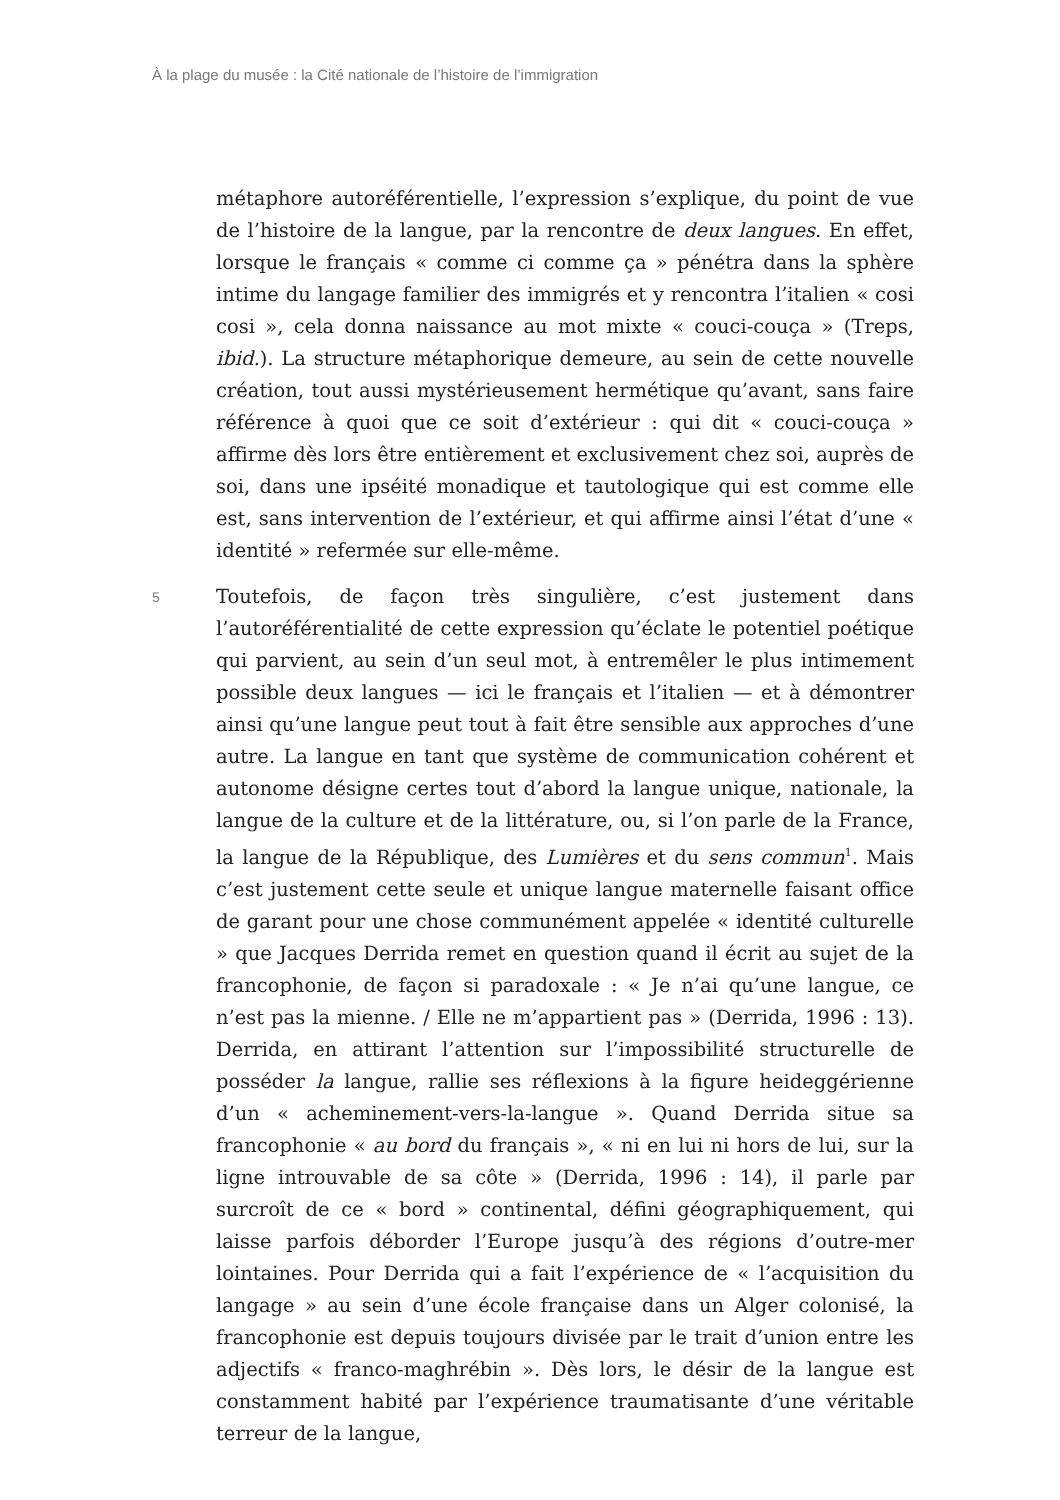À la plage du musée : la Cité nationale de l’histoire de l’immigration
métaphore autoréférentielle, l’expression s’explique, du point de vue de l’histoire de la langue, par la rencontre de deux langues. En effet, lorsque le français « comme ci comme ça » pénétra dans la sphère intime du langage familier des immigrés et y rencontra l’italien « cosi cosi », cela donna naissance au mot mixte « couci-couça » (Treps, ibid.). La structure métaphorique demeure, au sein de cette nouvelle création, tout aussi mystérieusement hermétique qu’avant, sans faire référence à quoi que ce soit d’extérieur : qui dit « couci-couça » affirme dès lors être entièrement et exclusivement chez soi, auprès de soi, dans une ipséité monadique et tautologique qui est comme elle est, sans intervention de l’extérieur, et qui affirme ainsi l’état d’une « identité » refermée sur elle-même.
5
Toutefois, de façon très singulière, c’est justement dans l’autoréférentialité de cette expression qu’éclate le potentiel poétique qui parvient, au sein d’un seul mot, à entremêler le plus intimement possible deux langues — ici le français et l’italien — et à démontrer ainsi qu’une langue peut tout à fait être sensible aux approches d’une autre. La langue en tant que système de communication cohérent et autonome désigne certes tout d’abord la langue unique, nationale, la langue de la culture et de la littérature, ou, si l’on parle de la France, la langue de la République, des Lumières et du sens commun<sup>1</sup>. Mais c’est justement cette seule et unique langue maternelle faisant office de garant pour une chose communément appelée « identité culturelle » que Jacques Derrida remet en question quand il écrit au sujet de la francophonie, de façon si paradoxale : « Je n’ai qu’une langue, ce n’est pas la mienne. / Elle ne m’appartient pas » (Derrida, 1996 : 13). Derrida, en attirant l’attention sur l’impossibilité structurelle de posséder la langue, rallie ses réflexions à la figure heideggérienne d’un « acheminement-vers-la-langue ». Quand Derrida situe sa francophonie « au bord du français », « ni en lui ni hors de lui, sur la ligne introuvable de sa côte » (Derrida, 1996 : 14), il parle par surcroît de ce « bord » continental, défini géographiquement, qui laisse parfois déborder l’Europe jusqu’à des régions d’outre-mer lointaines. Pour Derrida qui a fait l’expérience de « l’acquisition du langage » au sein d’une école française dans un Alger colonisé, la francophonie est depuis toujours divisée par le trait d’union entre les adjectifs « franco-maghrébin ». Dès lors, le désir de la langue est constamment habité par l’expérience traumatisante d’une véritable terreur de la langue,